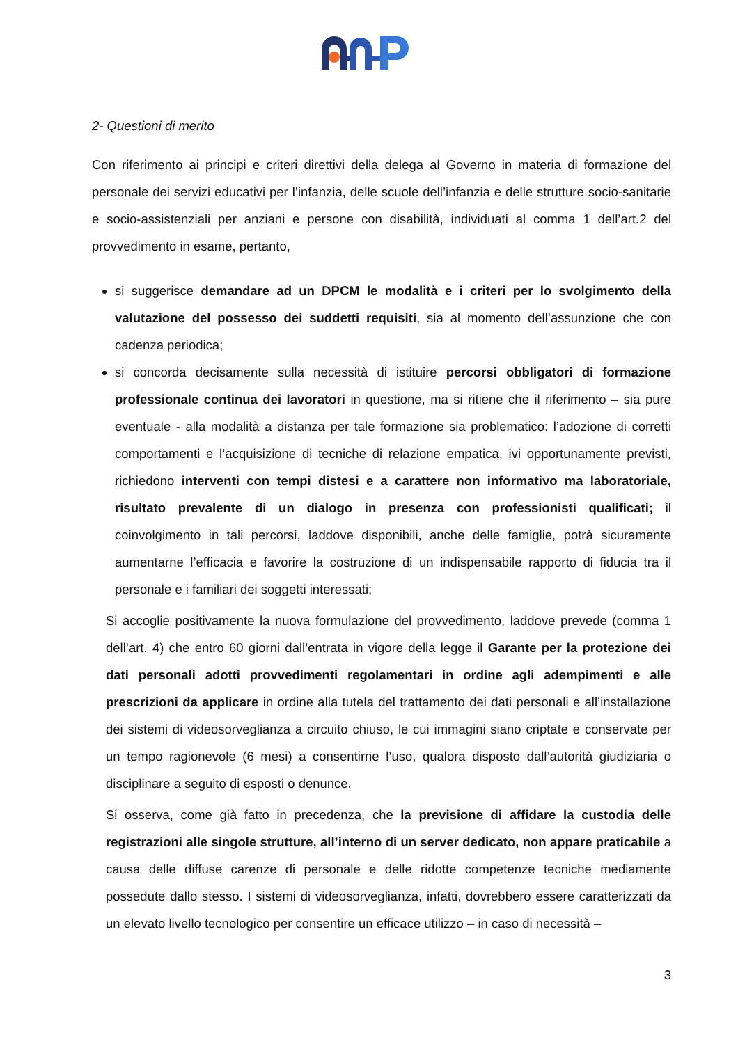2- Questioni di merito
Con riferimento ai principi e criteri direttivi della delega al Governo in materia di formazione del personale dei servizi educativi per l’infanzia, delle scuole dell’infanzia e delle strutture socio-sanitarie e socio-assistenziali per anziani e persone con disabilità, individuati al comma 1 dell’art.2 del provvedimento in esame, pertanto,
si suggerisce demandare ad un DPCM le modalità e i criteri per lo svolgimento della valutazione del possesso dei suddetti requisiti, sia al momento dell’assunzione che con cadenza periodica;
si concorda decisamente sulla necessità di istituire percorsi obbligatori di formazione professionale continua dei lavoratori in questione, ma si ritiene che il riferimento – sia pure eventuale - alla modalità a distanza per tale formazione sia problematico: l’adozione di corretti comportamenti e l’acquisizione di tecniche di relazione empatica, ivi opportunamente previsti, richiedono interventi con tempi distesi e a carattere non informativo ma laboratoriale, risultato prevalente di un dialogo in presenza con professionisti qualificati; il coinvolgimento in tali percorsi, laddove disponibili, anche delle famiglie, potrà sicuramente aumentarne l’efficacia e favorire la costruzione di un indispensabile rapporto di fiducia tra il personale e i familiari dei soggetti interessati;
Si accoglie positivamente la nuova formulazione del provvedimento, laddove prevede (comma 1 dell’art. 4) che entro 60 giorni dall’entrata in vigore della legge il Garante per la protezione dei dati personali adotti provvedimenti regolamentari in ordine agli adempimenti e alle prescrizioni da applicare in ordine alla tutela del trattamento dei dati personali e all’installazione dei sistemi di videosorveglianza a circuito chiuso, le cui immagini siano criptate e conservate per un tempo ragionevole (6 mesi) a consentirne l’uso, qualora disposto dall’autorità giudiziaria o disciplinare a seguito di esposti o denunce.
Si osserva, come già fatto in precedenza, che la previsione di affidare la custodia delle registrazioni alle singole strutture, all’interno di un server dedicato, non appare praticabile a causa delle diffuse carenze di personale e delle ridotte competenze tecniche mediamente possedute dallo stesso. I sistemi di videosorveglianza, infatti, dovrebbero essere caratterizzati da un elevato livello tecnologico per consentire un efficace utilizzo – in caso di necessità –
3